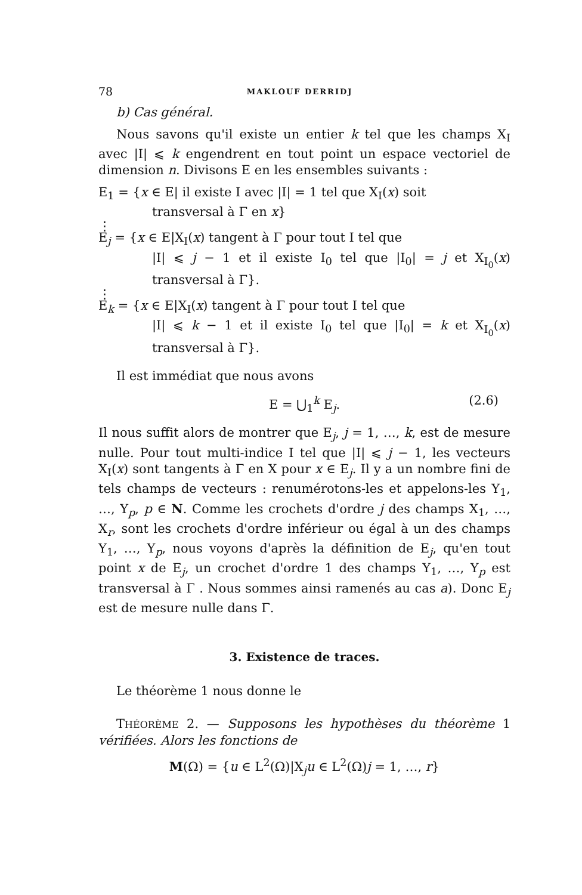78 MAKLOUF DERRIDJ
b) Cas général.
Nous savons qu'il existe un entier k tel que les champs X<sub>I</sub> avec |I| ⩽ k engendrent en tout point un espace vectoriel de dimension n. Divisons E en les ensembles suivants :
E<sub>1</sub> = {x ∈ E| il existe I avec |I| = 1 tel que X<sub>I</sub>(x) soit
transversal à Γ en x}
⋮
E<sub>j</sub> = {x ∈ E|X<sub>I</sub>(x) tangent à Γ pour tout I tel que
|I| ⩽ j − 1 et il existe I<sub>0</sub> tel que |I<sub>0</sub>| = j et X<sub>I<sub>0</sub></sub>(x) transversal à Γ}.
⋮
E<sub>k</sub> = {x ∈ E|X<sub>I</sub>(x) tangent à Γ pour tout I tel que
|I| ⩽ k − 1 et il existe I<sub>0</sub> tel que |I<sub>0</sub>| = k et X<sub>I<sub>0</sub></sub>(x) transversal à Γ}.
Il est immédiat que nous avons
E = ⋃<sub>1</sub><sup>k</sup> E<sub>j</sub>. (2.6)
Il nous suffit alors de montrer que E<sub>j</sub>, j = 1, …, k, est de mesure nulle. Pour tout multi-indice I tel que |I| ⩽ j − 1, les vecteurs X<sub>I</sub>(x) sont tangents à Γ en X pour x ∈ E<sub>j</sub>. Il y a un nombre fini de tels champs de vecteurs : renumérotons-les et appelons-les Y<sub>1</sub>, …, Y<sub>p</sub>, p ∈ N. Comme les crochets d'ordre j des champs X<sub>1</sub>, …, X<sub>r</sub>, sont les crochets d'ordre inférieur ou égal à un des champs Y<sub>1</sub>, …, Y<sub>p</sub>, nous voyons d'après la définition de E<sub>j</sub>, qu'en tout point x de E<sub>j</sub>, un crochet d'ordre 1 des champs Y<sub>1</sub>, …, Y<sub>p</sub> est transversal à Γ . Nous sommes ainsi ramenés au cas a). Donc E<sub>j</sub> est de mesure nulle dans Γ.
3. Existence de traces.
Le théorème 1 nous donne le
THÉORÈME 2. — Supposons les hypothèses du théorème 1 vérifiées. Alors les fonctions de
M(Ω) = {u ∈ L<sup>2</sup>(Ω)|X<sub>j</sub>u ∈ L<sup>2</sup>(Ω)j = 1, …, r}